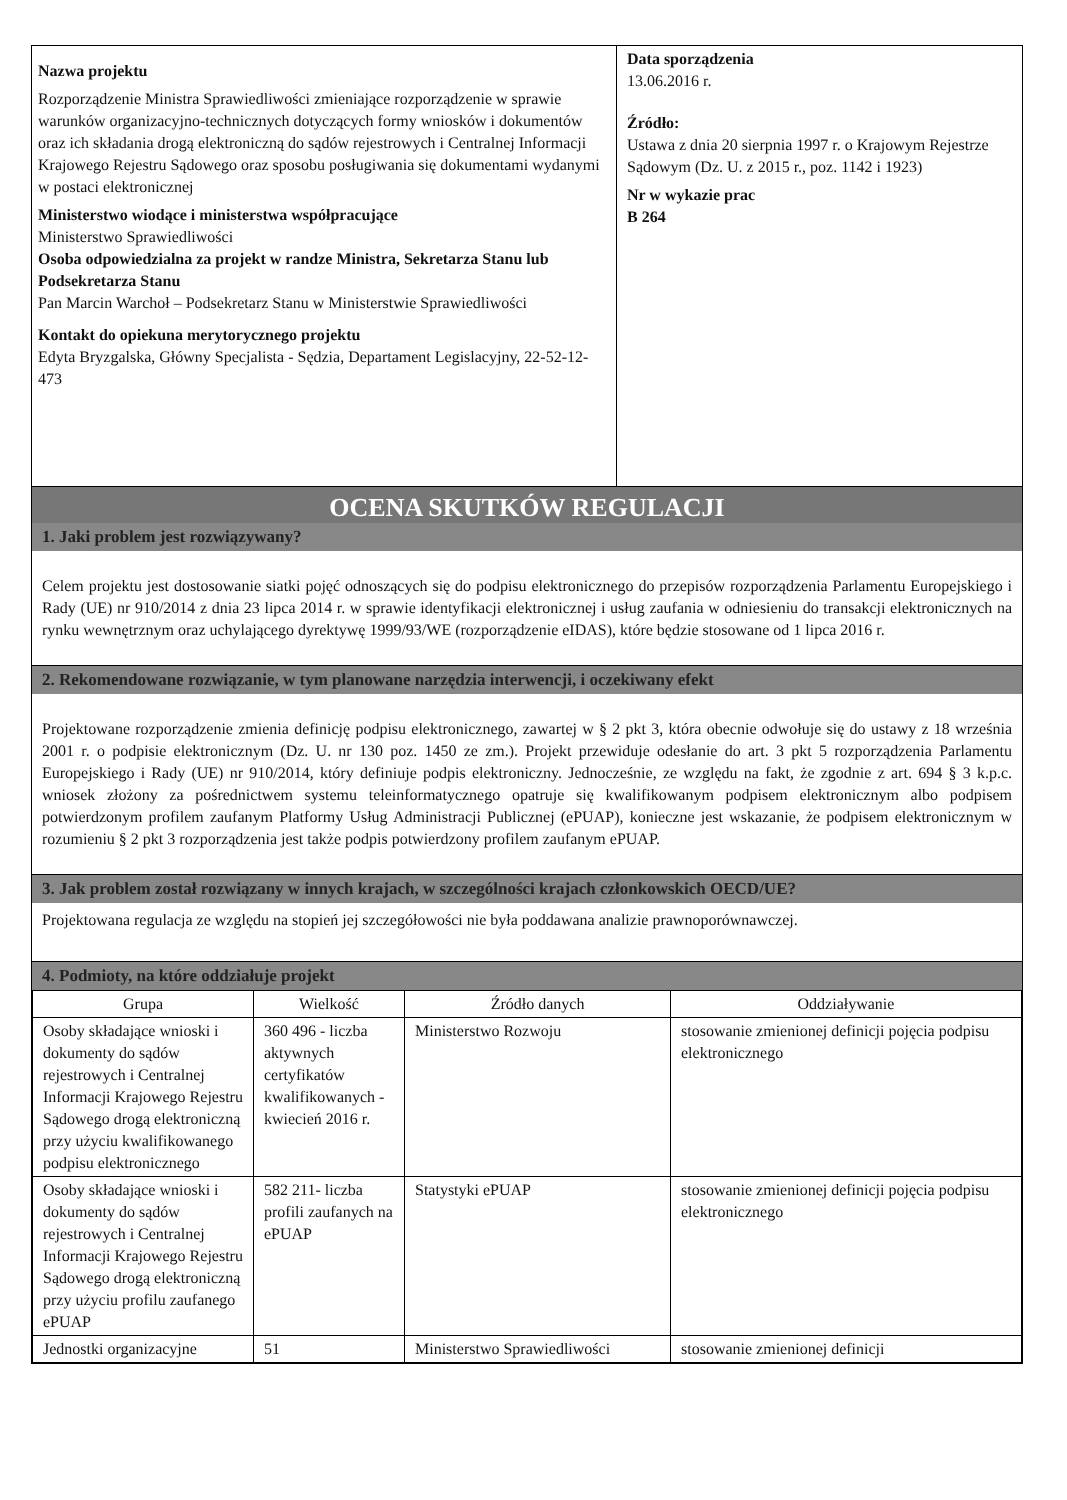Nazwa projektu
Rozporządzenie Ministra Sprawiedliwości zmieniające rozporządzenie w sprawie warunków organizacyjno-technicznych dotyczących formy wniosków i dokumentów oraz ich składania drogą elektroniczną do sądów rejestrowych i Centralnej Informacji Krajowego Rejestru Sądowego oraz sposobu posługiwania się dokumentami wydanymi w postaci elektronicznej
Ministerstwo wiodące i ministerstwa współpracujące
Ministerstwo Sprawiedliwości
Osoba odpowiedzialna za projekt w randze Ministra, Sekretarza Stanu lub Podsekretarza Stanu
Pan Marcin Warchoł – Podsekretarz Stanu w Ministerstwie Sprawiedliwości
Kontakt do opiekuna merytorycznego projektu
Edyta Bryzgalska, Główny Specjalista - Sędzia, Departament Legislacyjny, 22-52-12-473
Data sporządzenia
13.06.2016 r.
Źródło:
Ustawa z dnia 20 sierpnia 1997 r. o Krajowym Rejestrze Sądowym (Dz. U. z 2015 r., poz. 1142 i 1923)
Nr w wykazie prac
B 264
OCENA SKUTKÓW REGULACJI
1. Jaki problem jest rozwiązywany?
Celem projektu jest dostosowanie siatki pojęć odnoszących się do podpisu elektronicznego do przepisów rozporządzenia Parlamentu Europejskiego i Rady (UE) nr 910/2014 z dnia 23 lipca 2014 r. w sprawie identyfikacji elektronicznej i usług zaufania w odniesieniu do transakcji elektronicznych na rynku wewnętrznym oraz uchylającego dyrektywę 1999/93/WE (rozporządzenie eIDAS), które będzie stosowane od 1 lipca 2016 r.
2. Rekomendowane rozwiązanie, w tym planowane narzędzia interwencji, i oczekiwany efekt
Projektowane rozporządzenie zmienia definicję podpisu elektronicznego, zawartej w § 2 pkt 3, która obecnie odwołuje się do ustawy z 18 września 2001 r. o podpisie elektronicznym (Dz. U. nr 130 poz. 1450 ze zm.). Projekt przewiduje odesłanie do art. 3 pkt 5 rozporządzenia Parlamentu Europejskiego i Rady (UE) nr 910/2014, który definiuje podpis elektroniczny. Jednocześnie, ze względu na fakt, że zgodnie z art. 694 § 3 k.p.c. wniosek złożony za pośrednictwem systemu teleinformatycznego opatruje się kwalifikowanym podpisem elektronicznym albo podpisem potwierdzonym profilem zaufanym Platformy Usług Administracji Publicznej (ePUAP), konieczne jest wskazanie, że podpisem elektronicznym w rozumieniu § 2 pkt 3 rozporządzenia jest także podpis potwierdzony profilem zaufanym ePUAP.
3. Jak problem został rozwiązany w innych krajach, w szczególności krajach członkowskich OECD/UE?
Projektowana regulacja ze względu na stopień jej szczegółowości nie była poddawana analizie prawnoporównawczej.
4. Podmioty, na które oddziałuje projekt
| Grupa | Wielkość | Źródło danych | Oddziaływanie |
| --- | --- | --- | --- |
| Osoby składające wnioski i dokumenty do sądów rejestrowych i Centralnej Informacji Krajowego Rejestru Sądowego drogą elektroniczną przy użyciu kwalifikowanego podpisu elektronicznego | 360 496 - liczba aktywnych certyfikatów kwalifikowanych - kwiecień 2016 r. | Ministerstwo Rozwoju | stosowanie zmienionej definicji pojęcia podpisu elektronicznego |
| Osoby składające wnioski i dokumenty do sądów rejestrowych i Centralnej Informacji Krajowego Rejestru Sądowego drogą elektroniczną przy użyciu profilu zaufanego ePUAP | 582 211- liczba profili zaufanych na ePUAP | Statystyki ePUAP | stosowanie zmienionej definicji pojęcia podpisu elektronicznego |
| Jednostki organizacyjne | 51 | Ministerstwo Sprawiedliwości | stosowanie zmienionej definicji |